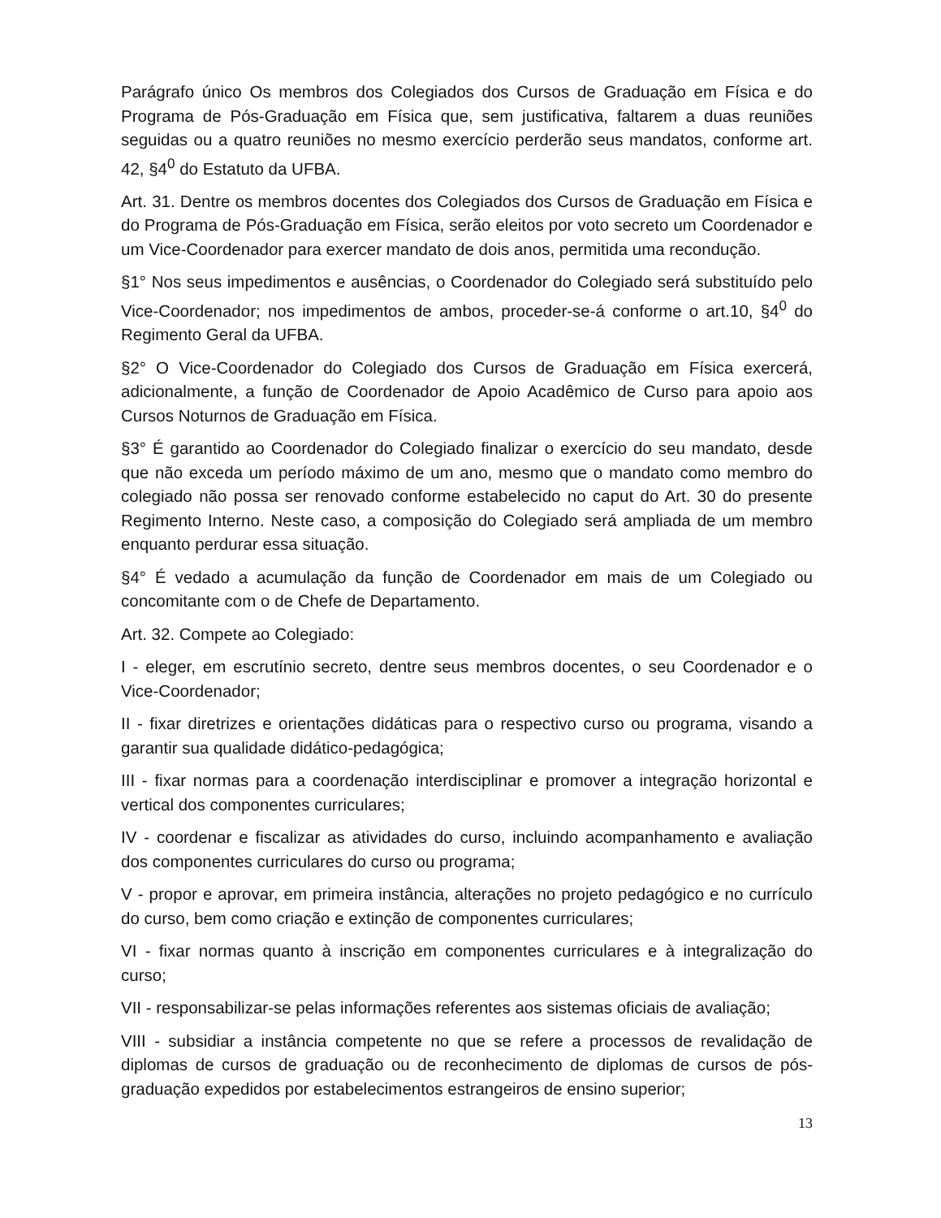Parágrafo único Os membros dos Colegiados dos Cursos de Graduação em Física e do Programa de Pós-Graduação em Física que, sem justificativa, faltarem a duas reuniões seguidas ou a quatro reuniões no mesmo exercício perderão seus mandatos, conforme art. 42, §4<sup>0</sup> do Estatuto da UFBA.
Art. 31. Dentre os membros docentes dos Colegiados dos Cursos de Graduação em Física e do Programa de Pós-Graduação em Física, serão eleitos por voto secreto um Coordenador e um Vice-Coordenador para exercer mandato de dois anos, permitida uma recondução.
§1° Nos seus impedimentos e ausências, o Coordenador do Colegiado será substituído pelo Vice-Coordenador; nos impedimentos de ambos, proceder-se-á conforme o art.10, §4<sup>0</sup> do Regimento Geral da UFBA.
§2° O Vice-Coordenador do Colegiado dos Cursos de Graduação em Física exercerá, adicionalmente, a função de Coordenador de Apoio Acadêmico de Curso para apoio aos Cursos Noturnos de Graduação em Física.
§3° É garantido ao Coordenador do Colegiado finalizar o exercício do seu mandato, desde que não exceda um período máximo de um ano, mesmo que o mandato como membro do colegiado não possa ser renovado conforme estabelecido no caput do Art. 30 do presente Regimento Interno. Neste caso, a composição do Colegiado será ampliada de um membro enquanto perdurar essa situação.
§4° É vedado a acumulação da função de Coordenador em mais de um Colegiado ou concomitante com o de Chefe de Departamento.
Art. 32. Compete ao Colegiado:
I - eleger, em escrutínio secreto, dentre seus membros docentes, o seu Coordenador e o Vice-Coordenador;
II - fixar diretrizes e orientações didáticas para o respectivo curso ou programa, visando a garantir sua qualidade didático-pedagógica;
III - fixar normas para a coordenação interdisciplinar e promover a integração horizontal e vertical dos componentes curriculares;
IV - coordenar e fiscalizar as atividades do curso, incluindo acompanhamento e avaliação dos componentes curriculares do curso ou programa;
V - propor e aprovar, em primeira instância, alterações no projeto pedagógico e no currículo do curso, bem como criação e extinção de componentes curriculares;
VI - fixar normas quanto à inscrição em componentes curriculares e à integralização do curso;
VII - responsabilizar-se pelas informações referentes aos sistemas oficiais de avaliação;
VIII - subsidiar a instância competente no que se refere a processos de revalidação de diplomas de cursos de graduação ou de reconhecimento de diplomas de cursos de pós-graduação expedidos por estabelecimentos estrangeiros de ensino superior;
13